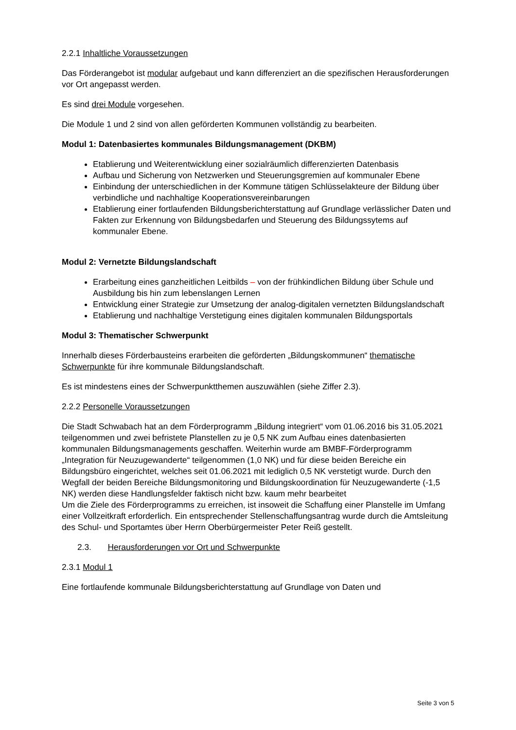2.2.1 Inhaltliche Voraussetzungen
Das Förderangebot ist modular aufgebaut und kann differenziert an die spezifischen Herausforderungen vor Ort angepasst werden.
Es sind drei Module vorgesehen.
Die Module 1 und 2 sind von allen geförderten Kommunen vollständig zu bearbeiten.
Modul 1: Datenbasiertes kommunales Bildungsmanagement (DKBM)
Etablierung und Weiterentwicklung einer sozialräumlich differenzierten Datenbasis
Aufbau und Sicherung von Netzwerken und Steuerungsgremien auf kommunaler Ebene
Einbindung der unterschiedlichen in der Kommune tätigen Schlüsselakteure der Bildung über verbindliche und nachhaltige Kooperationsvereinbarungen
Etablierung einer fortlaufenden Bildungsberichterstattung auf Grundlage verlässlicher Daten und Fakten zur Erkennung von Bildungsbedarfen und Steuerung des Bildungssytems auf kommunaler Ebene.
Modul 2: Vernetzte Bildungslandschaft
Erarbeitung eines ganzheitlichen Leitbilds – von der frühkindlichen Bildung über Schule und Ausbildung bis hin zum lebenslangen Lernen
Entwicklung einer Strategie zur Umsetzung der analog-digitalen vernetzten Bildungslandschaft
Etablierung und nachhaltige Verstetigung eines digitalen kommunalen Bildungsportals
Modul 3: Thematischer Schwerpunkt
Innerhalb dieses Förderbausteins erarbeiten die geförderten „Bildungskommunen“ thematische Schwerpunkte für ihre kommunale Bildungslandschaft.
Es ist mindestens eines der Schwerpunktthemen auszuwählen (siehe Ziffer 2.3).
2.2.2 Personelle Voraussetzungen
Die Stadt Schwabach hat an dem Förderprogramm „Bildung integriert“ vom 01.06.2016 bis 31.05.2021 teilgenommen und zwei befristete Planstellen zu je 0,5 NK zum Aufbau eines datenbasierten kommunalen Bildungsmanagements geschaffen. Weiterhin wurde am BMBF-Förderprogramm „Integration für Neuzugewanderte“ teilgenommen (1,0 NK) und für diese beiden Bereiche ein Bildungsbüro eingerichtet, welches seit 01.06.2021 mit lediglich 0,5 NK verstetigt wurde. Durch den Wegfall der beiden Bereiche Bildungsmonitoring und Bildungskoordination für Neuzugewanderte (-1,5 NK) werden diese Handlungsfelder faktisch nicht bzw. kaum mehr bearbeitet
Um die Ziele des Förderprogramms zu erreichen, ist insoweit die Schaffung einer Planstelle im Umfang einer Vollzeitkraft erforderlich. Ein entsprechender Stellenschaffungsantrag wurde durch die Amtsleitung des Schul- und Sportamtes über Herrn Oberbürgermeister Peter Reiß gestellt.
2.3. Herausforderungen vor Ort und Schwerpunkte
2.3.1 Modul 1
Eine fortlaufende kommunale Bildungsberichterstattung auf Grundlage von Daten und
Seite 3 von 5